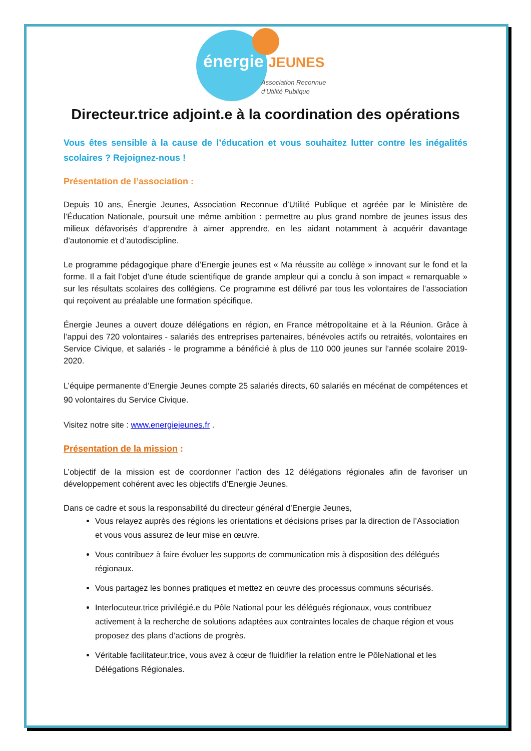énergie JEUNES
Association Reconnue
d’Utilité Publique
Directeur.trice adjoint.e à la coordination des opérations
Vous êtes sensible à la cause de l’éducation et vous souhaitez lutter contre les inégalités scolaires ? Rejoignez-nous !
Présentation de l’association :
Depuis 10 ans, Énergie Jeunes, Association Reconnue d’Utilité Publique et agréée par le Ministère de l’Éducation Nationale, poursuit une même ambition : permettre au plus grand nombre de jeunes issus des milieux défavorisés d’apprendre à aimer apprendre, en les aidant notamment à acquérir davantage d’autonomie et d’autodiscipline.
Le programme pédagogique phare d’Energie jeunes est « Ma réussite au collège » innovant sur le fond et la forme. Il a fait l’objet d’une étude scientifique de grande ampleur qui a conclu à son impact « remarquable » sur les résultats scolaires des collégiens. Ce programme est délivré par tous les volontaires de l’association qui reçoivent au préalable une formation spécifique.
Énergie Jeunes a ouvert douze délégations en région, en France métropolitaine et à la Réunion. Grâce à l’appui des 720 volontaires - salariés des entreprises partenaires, bénévoles actifs ou retraités, volontaires en Service Civique, et salariés - le programme a bénéficié à plus de 110 000 jeunes sur l’année scolaire 2019-2020.
L’équipe permanente d’Energie Jeunes compte 25 salariés directs, 60 salariés en mécénat de compétences et 90 volontaires du Service Civique.
Visitez notre site : www.energiejeunes.fr .
Présentation de la mission :
L’objectif de la mission est de coordonner l’action des 12 délégations régionales afin de favoriser un développement cohérent avec les objectifs d’Energie Jeunes.
Dans ce cadre et sous la responsabilité du directeur général d’Energie Jeunes,
Vous relayez auprès des régions les orientations et décisions prises par la direction de l’Association et vous vous assurez de leur mise en œuvre.
Vous contribuez à faire évoluer les supports de communication mis à disposition des délégués régionaux.
Vous partagez les bonnes pratiques et mettez en œuvre des processus communs sécurisés.
Interlocuteur.trice privilégié.e du Pôle National pour les délégués régionaux, vous contribuez activement à la recherche de solutions adaptées aux contraintes locales de chaque région et vous proposez des plans d’actions de progrès.
Véritable facilitateur.trice, vous avez à cœur de fluidifier la relation entre le PôleNational et les Délégations Régionales.